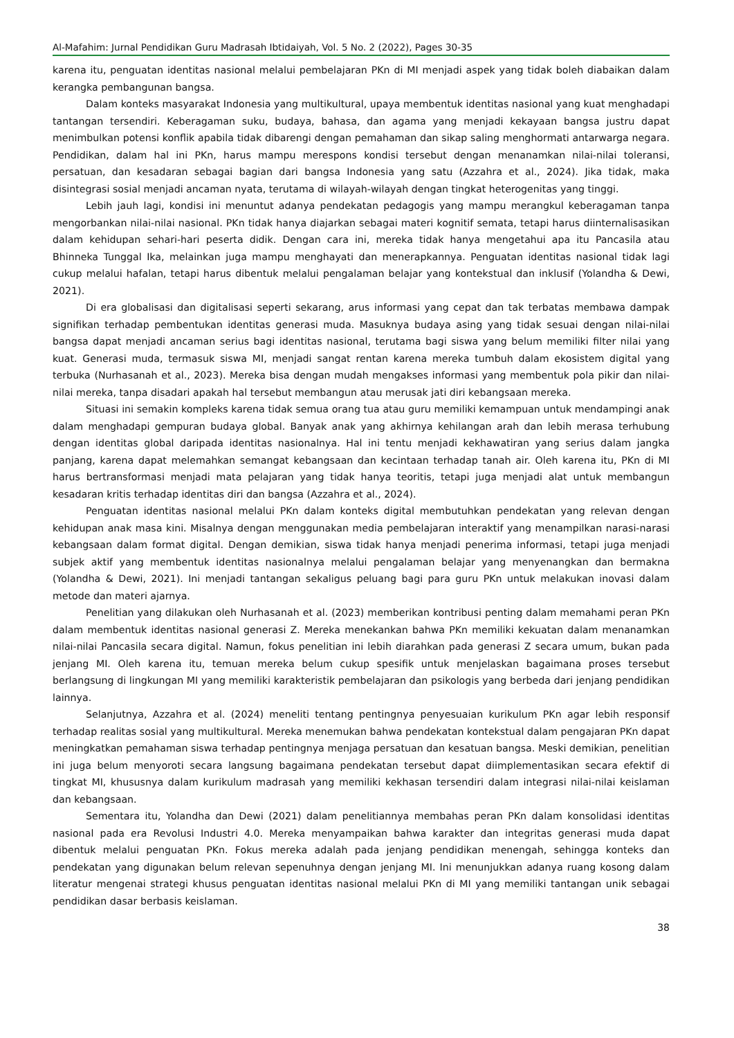Al-Mafahim: Jurnal Pendidikan Guru Madrasah Ibtidaiyah, Vol. 5 No. 2 (2022), Pages 30-35
karena itu, penguatan identitas nasional melalui pembelajaran PKn di MI menjadi aspek yang tidak boleh diabaikan dalam kerangka pembangunan bangsa.
Dalam konteks masyarakat Indonesia yang multikultural, upaya membentuk identitas nasional yang kuat menghadapi tantangan tersendiri. Keberagaman suku, budaya, bahasa, dan agama yang menjadi kekayaan bangsa justru dapat menimbulkan potensi konflik apabila tidak dibarengi dengan pemahaman dan sikap saling menghormati antarwarga negara. Pendidikan, dalam hal ini PKn, harus mampu merespons kondisi tersebut dengan menanamkan nilai-nilai toleransi, persatuan, dan kesadaran sebagai bagian dari bangsa Indonesia yang satu (Azzahra et al., 2024). Jika tidak, maka disintegrasi sosial menjadi ancaman nyata, terutama di wilayah-wilayah dengan tingkat heterogenitas yang tinggi.
Lebih jauh lagi, kondisi ini menuntut adanya pendekatan pedagogis yang mampu merangkul keberagaman tanpa mengorbankan nilai-nilai nasional. PKn tidak hanya diajarkan sebagai materi kognitif semata, tetapi harus diinternalisasikan dalam kehidupan sehari-hari peserta didik. Dengan cara ini, mereka tidak hanya mengetahui apa itu Pancasila atau Bhinneka Tunggal Ika, melainkan juga mampu menghayati dan menerapkannya. Penguatan identitas nasional tidak lagi cukup melalui hafalan, tetapi harus dibentuk melalui pengalaman belajar yang kontekstual dan inklusif (Yolandha & Dewi, 2021).
Di era globalisasi dan digitalisasi seperti sekarang, arus informasi yang cepat dan tak terbatas membawa dampak signifikan terhadap pembentukan identitas generasi muda. Masuknya budaya asing yang tidak sesuai dengan nilai-nilai bangsa dapat menjadi ancaman serius bagi identitas nasional, terutama bagi siswa yang belum memiliki filter nilai yang kuat. Generasi muda, termasuk siswa MI, menjadi sangat rentan karena mereka tumbuh dalam ekosistem digital yang terbuka (Nurhasanah et al., 2023). Mereka bisa dengan mudah mengakses informasi yang membentuk pola pikir dan nilai-nilai mereka, tanpa disadari apakah hal tersebut membangun atau merusak jati diri kebangsaan mereka.
Situasi ini semakin kompleks karena tidak semua orang tua atau guru memiliki kemampuan untuk mendampingi anak dalam menghadapi gempuran budaya global. Banyak anak yang akhirnya kehilangan arah dan lebih merasa terhubung dengan identitas global daripada identitas nasionalnya. Hal ini tentu menjadi kekhawatiran yang serius dalam jangka panjang, karena dapat melemahkan semangat kebangsaan dan kecintaan terhadap tanah air. Oleh karena itu, PKn di MI harus bertransformasi menjadi mata pelajaran yang tidak hanya teoritis, tetapi juga menjadi alat untuk membangun kesadaran kritis terhadap identitas diri dan bangsa (Azzahra et al., 2024).
Penguatan identitas nasional melalui PKn dalam konteks digital membutuhkan pendekatan yang relevan dengan kehidupan anak masa kini. Misalnya dengan menggunakan media pembelajaran interaktif yang menampilkan narasi-narasi kebangsaan dalam format digital. Dengan demikian, siswa tidak hanya menjadi penerima informasi, tetapi juga menjadi subjek aktif yang membentuk identitas nasionalnya melalui pengalaman belajar yang menyenangkan dan bermakna (Yolandha & Dewi, 2021). Ini menjadi tantangan sekaligus peluang bagi para guru PKn untuk melakukan inovasi dalam metode dan materi ajarnya.
Penelitian yang dilakukan oleh Nurhasanah et al. (2023) memberikan kontribusi penting dalam memahami peran PKn dalam membentuk identitas nasional generasi Z. Mereka menekankan bahwa PKn memiliki kekuatan dalam menanamkan nilai-nilai Pancasila secara digital. Namun, fokus penelitian ini lebih diarahkan pada generasi Z secara umum, bukan pada jenjang MI. Oleh karena itu, temuan mereka belum cukup spesifik untuk menjelaskan bagaimana proses tersebut berlangsung di lingkungan MI yang memiliki karakteristik pembelajaran dan psikologis yang berbeda dari jenjang pendidikan lainnya.
Selanjutnya, Azzahra et al. (2024) meneliti tentang pentingnya penyesuaian kurikulum PKn agar lebih responsif terhadap realitas sosial yang multikultural. Mereka menemukan bahwa pendekatan kontekstual dalam pengajaran PKn dapat meningkatkan pemahaman siswa terhadap pentingnya menjaga persatuan dan kesatuan bangsa. Meski demikian, penelitian ini juga belum menyoroti secara langsung bagaimana pendekatan tersebut dapat diimplementasikan secara efektif di tingkat MI, khususnya dalam kurikulum madrasah yang memiliki kekhasan tersendiri dalam integrasi nilai-nilai keislaman dan kebangsaan.
Sementara itu, Yolandha dan Dewi (2021) dalam penelitiannya membahas peran PKn dalam konsolidasi identitas nasional pada era Revolusi Industri 4.0. Mereka menyampaikan bahwa karakter dan integritas generasi muda dapat dibentuk melalui penguatan PKn. Fokus mereka adalah pada jenjang pendidikan menengah, sehingga konteks dan pendekatan yang digunakan belum relevan sepenuhnya dengan jenjang MI. Ini menunjukkan adanya ruang kosong dalam literatur mengenai strategi khusus penguatan identitas nasional melalui PKn di MI yang memiliki tantangan unik sebagai pendidikan dasar berbasis keislaman.
38